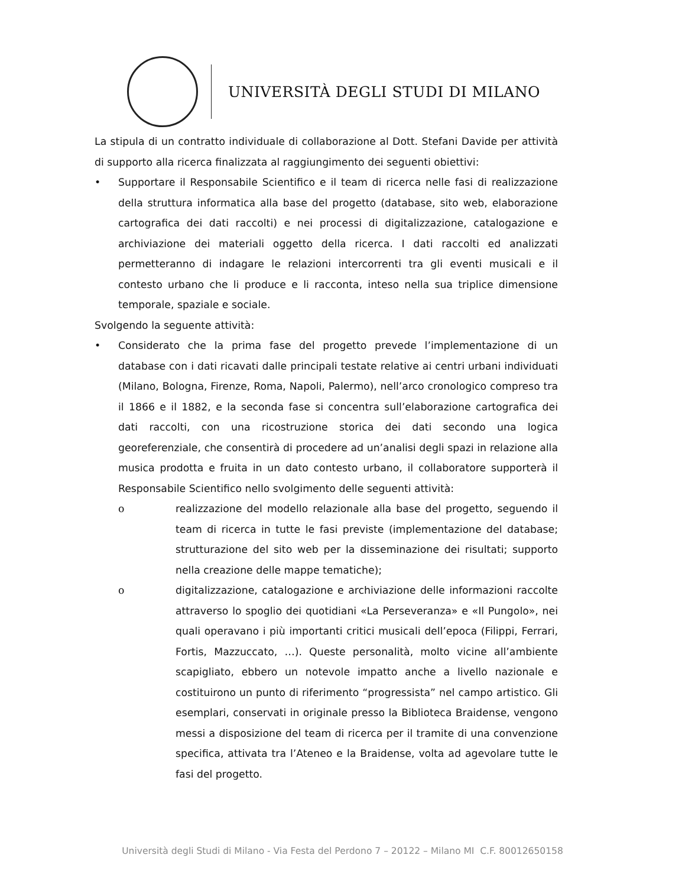UNIVERSITÀ DEGLI STUDI DI MILANO
La stipula di un contratto individuale di collaborazione al Dott. Stefani Davide per attività di supporto alla ricerca finalizzata al raggiungimento dei seguenti obiettivi:
• Supportare il Responsabile Scientifico e il team di ricerca nelle fasi di realizzazione della struttura informatica alla base del progetto (database, sito web, elaborazione cartografica dei dati raccolti) e nei processi di digitalizzazione, catalogazione e archiviazione dei materiali oggetto della ricerca. I dati raccolti ed analizzati permetteranno di indagare le relazioni intercorrenti tra gli eventi musicali e il contesto urbano che li produce e li racconta, inteso nella sua triplice dimensione temporale, spaziale e sociale.
Svolgendo la seguente attività:
• Considerato che la prima fase del progetto prevede l’implementazione di un database con i dati ricavati dalle principali testate relative ai centri urbani individuati (Milano, Bologna, Firenze, Roma, Napoli, Palermo), nell’arco cronologico compreso tra il 1866 e il 1882, e la seconda fase si concentra sull’elaborazione cartografica dei dati raccolti, con una ricostruzione storica dei dati secondo una logica georeferenziale, che consentirà di procedere ad un’analisi degli spazi in relazione alla musica prodotta e fruita in un dato contesto urbano, il collaboratore supporterà il Responsabile Scientifico nello svolgimento delle seguenti attività:
o realizzazione del modello relazionale alla base del progetto, seguendo il team di ricerca in tutte le fasi previste (implementazione del database; strutturazione del sito web per la disseminazione dei risultati; supporto nella creazione delle mappe tematiche);
o digitalizzazione, catalogazione e archiviazione delle informazioni raccolte attraverso lo spoglio dei quotidiani «La Perseveranza» e «Il Pungolo», nei quali operavano i più importanti critici musicali dell’epoca (Filippi, Ferrari, Fortis, Mazzuccato, …). Queste personalità, molto vicine all’ambiente scapigliato, ebbero un notevole impatto anche a livello nazionale e costituirono un punto di riferimento “progressista” nel campo artistico. Gli esemplari, conservati in originale presso la Biblioteca Braidense, vengono messi a disposizione del team di ricerca per il tramite di una convenzione specifica, attivata tra l’Ateneo e la Braidense, volta ad agevolare tutte le fasi del progetto.
Università degli Studi di Milano - Via Festa del Perdono 7 – 20122 – Milano MI C.F. 80012650158